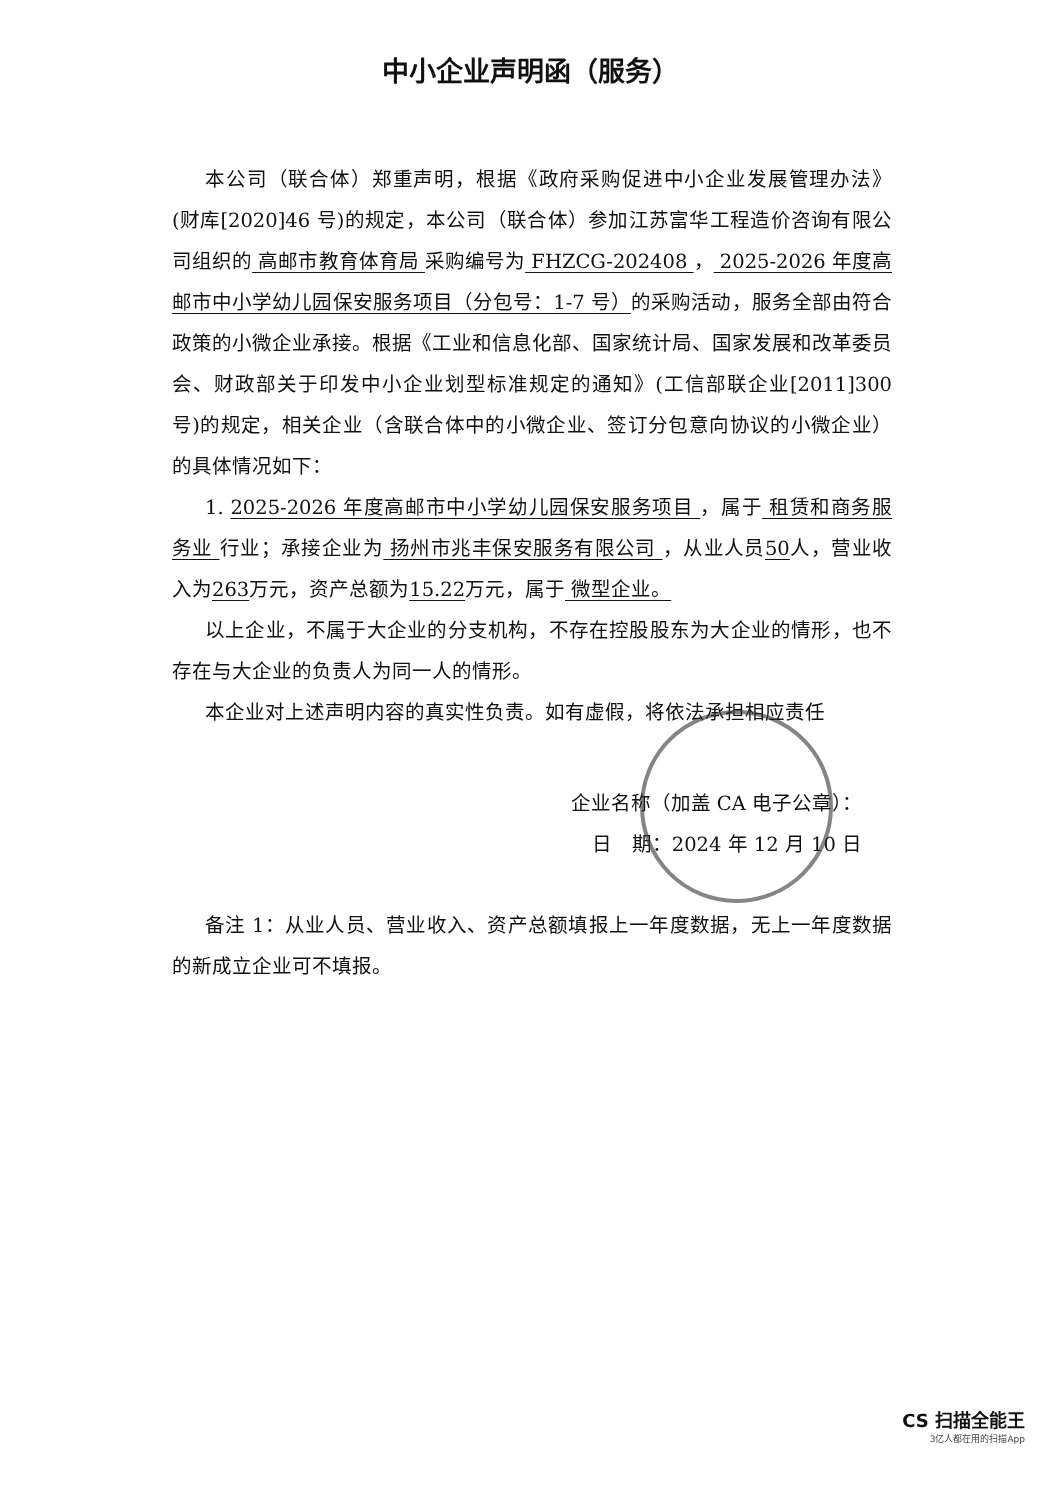中小企业声明函（服务）
本公司（联合体）郑重声明，根据《政府采购促进中小企业发展管理办法》(财库[2020]46 号)的规定，本公司（联合体）参加江苏富华工程造价咨询有限公司组织的 高邮市教育体育局 采购编号为 FHZCG-202408 ， 2025-2026 年度高邮市中小学幼儿园保安服务项目（分包号：1-7 号）的采购活动，服务全部由符合政策的小微企业承接。根据《工业和信息化部、国家统计局、国家发展和改革委员会、财政部关于印发中小企业划型标准规定的通知》(工信部联企业[2011]300 号)的规定，相关企业（含联合体中的小微企业、签订分包意向协议的小微企业）的具体情况如下：
1. 2025-2026 年度高邮市中小学幼儿园保安服务项目 ，属于 租赁和商务服务业 行业；承接企业为 扬州市兆丰保安服务有限公司 ，从业人员50人，营业收入为263万元，资产总额为15.22万元，属于 微型企业。
以上企业，不属于大企业的分支机构，不存在控股股东为大企业的情形，也不存在与大企业的负责人为同一人的情形。
本企业对上述声明内容的真实性负责。如有虚假，将依法承担相应责任
企业名称（加盖 CA 电子公章）：
日　期：2024 年 12 月 10 日
备注 1：从业人员、营业收入、资产总额填报上一年度数据，无上一年度数据的新成立企业可不填报。
CS 扫描全能王
3亿人都在用的扫描App